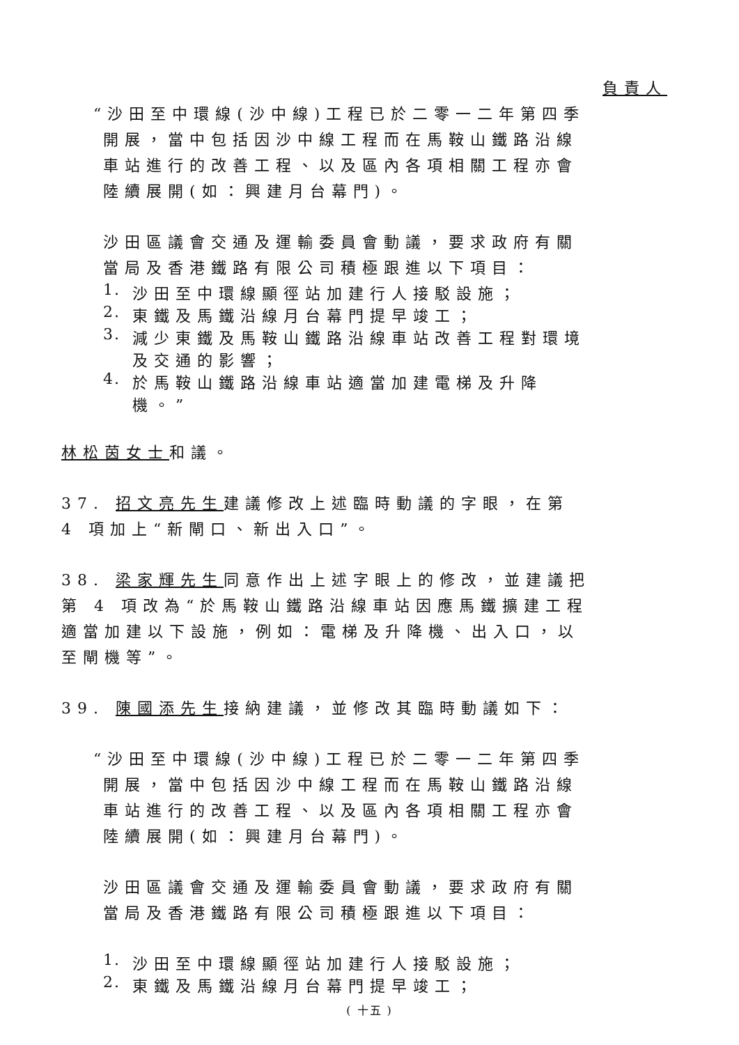負責人
“沙田至中環線(沙中線)工程已於二零一二年第四季開展，當中包括因沙中線工程而在馬鞍山鐵路沿線車站進行的改善工程、以及區內各項相關工程亦會陸續展開(如：興建月台幕門)。
沙田區議會交通及運輸委員會動議，要求政府有關當局及香港鐵路有限公司積極跟進以下項目：
1. 沙田至中環線顯徑站加建行人接駁設施；
2. 東鐵及馬鐵沿線月台幕門提早竣工；
3. 減少東鐵及馬鞍山鐵路沿線車站改善工程對環境及交通的影響；
4. 於馬鞍山鐵路沿線車站適當加建電梯及升降機。”
林松茵女士和議。
37. 招文亮先生建議修改上述臨時動議的字眼，在第 4 項加上“新閘口、新出入口”。
38. 梁家輝先生同意作出上述字眼上的修改，並建議把第 4 項改為“於馬鞍山鐵路沿線車站因應馬鐵擴建工程適當加建以下設施，例如：電梯及升降機、出入口，以至閘機等”。
39. 陳國添先生接納建議，並修改其臨時動議如下：
“沙田至中環線(沙中線)工程已於二零一二年第四季開展，當中包括因沙中線工程而在馬鞍山鐵路沿線車站進行的改善工程、以及區內各項相關工程亦會陸續展開(如：興建月台幕門)。
沙田區議會交通及運輸委員會動議，要求政府有關當局及香港鐵路有限公司積極跟進以下項目：
1. 沙田至中環線顯徑站加建行人接駁設施；
2. 東鐵及馬鐵沿線月台幕門提早竣工；
( 十五 )